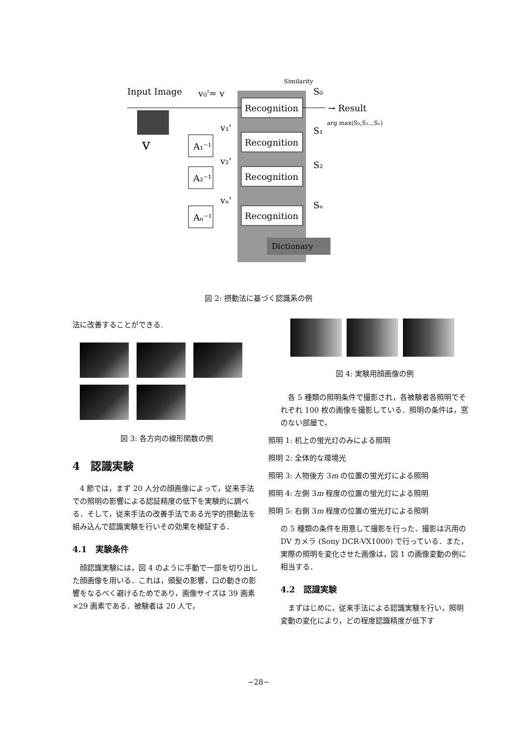Recognition
Recognition
Recognition
Recognition
Input Image
v₀'= v
S₀
→ Result
S₁
S₂
Sₙ
v₁'
v₂'
vₙ'
A₁⁻¹
A₂⁻¹
Aₙ⁻¹
v
Similarity
arg max(S₀,S₁...Sₙ)
Dictionary
図 2: 摂動法に基づく認識系の例
法に改善することができる.
図 3: 各方向の線形関数の例
4　認識実験
4 節では，まず 20 人分の顔画像によって，従来手法での照明の影響による認証精度の低下を実験的に調べる．そして，従来手法の改善手法である光学的摂動法を組み込んで認識実験を行いその効果を検証する．
4.1　実験条件
顔認識実験には，図 4 のように手動で一部を切り出した顔画像を用いる．これは，頭髪の影響，口の動きの影響をなるべく避けるためであり，画像サイズは 39 画素 ×29 画素である．被験者は 20 人で，
図 4: 実験用顔画像の例
各 5 種類の照明条件で撮影され，各被験者各照明でそれぞれ 100 枚の画像を撮影している．照明の条件は，窓のない部屋で，
照明 1: 机上の蛍光灯のみによる照明
照明 2: 全体的な環境光
照明 3: 人物後方 3m の位置の蛍光灯による照明
照明 4: 左側 3m 程度の位置の蛍光灯による照明
照明 5: 右側 3m 程度の位置の蛍光灯による照明
の 5 種類の条件を用意して撮影を行った．撮影は汎用の DV カメラ (Sony DCR-VX1000) で行っている．また，実際の照明を変化させた画像は，図 1 の画像変動の例に相当する．
4.2　認識実験
まずはじめに，従来手法による認識実験を行い，照明変動の変化により，どの程度認識精度が低下す
−28−